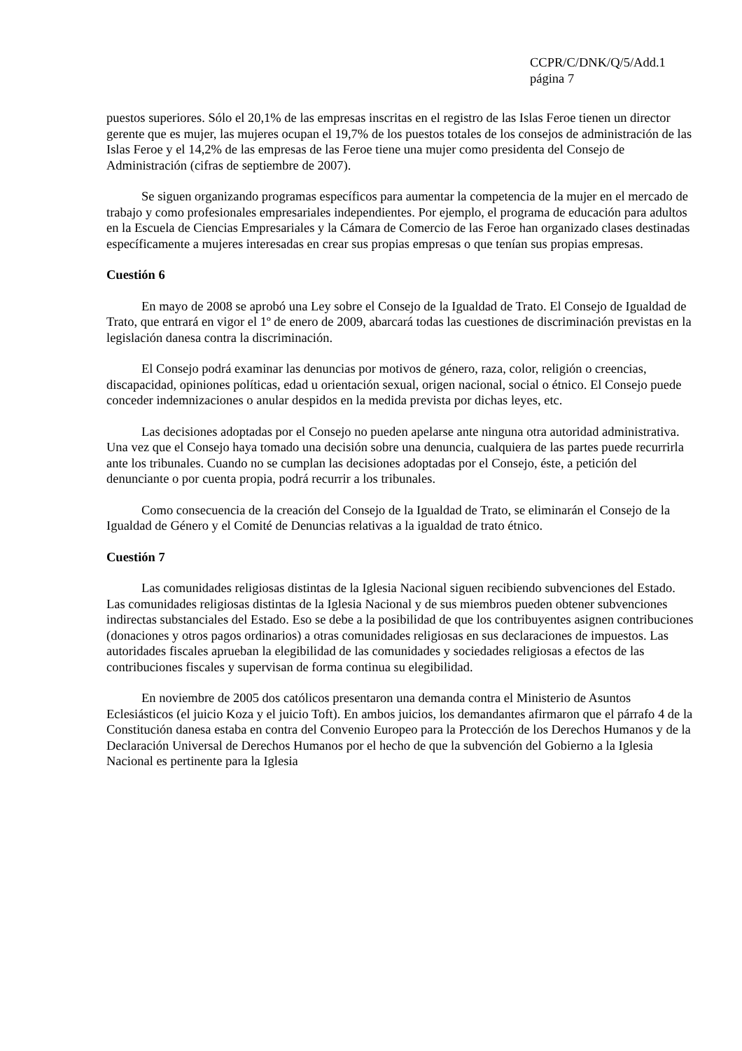CCPR/C/DNK/Q/5/Add.1
página 7
puestos superiores. Sólo el 20,1% de las empresas inscritas en el registro de las Islas Feroe tienen un director gerente que es mujer, las mujeres ocupan el 19,7% de los puestos totales de los consejos de administración de las Islas Feroe y el 14,2% de las empresas de las Feroe tiene una mujer como presidenta del Consejo de Administración (cifras de septiembre de 2007).
Se siguen organizando programas específicos para aumentar la competencia de la mujer en el mercado de trabajo y como profesionales empresariales independientes. Por ejemplo, el programa de educación para adultos en la Escuela de Ciencias Empresariales y la Cámara de Comercio de las Feroe han organizado clases destinadas específicamente a mujeres interesadas en crear sus propias empresas o que tenían sus propias empresas.
Cuestión 6
En mayo de 2008 se aprobó una Ley sobre el Consejo de la Igualdad de Trato. El Consejo de Igualdad de Trato, que entrará en vigor el 1º de enero de 2009, abarcará todas las cuestiones de discriminación previstas en la legislación danesa contra la discriminación.
El Consejo podrá examinar las denuncias por motivos de género, raza, color, religión o creencias, discapacidad, opiniones políticas, edad u orientación sexual, origen nacional, social o étnico. El Consejo puede conceder indemnizaciones o anular despidos en la medida prevista por dichas leyes, etc.
Las decisiones adoptadas por el Consejo no pueden apelarse ante ninguna otra autoridad administrativa. Una vez que el Consejo haya tomado una decisión sobre una denuncia, cualquiera de las partes puede recurrirla ante los tribunales. Cuando no se cumplan las decisiones adoptadas por el Consejo, éste, a petición del denunciante o por cuenta propia, podrá recurrir a los tribunales.
Como consecuencia de la creación del Consejo de la Igualdad de Trato, se eliminarán el Consejo de la Igualdad de Género y el Comité de Denuncias relativas a la igualdad de trato étnico.
Cuestión 7
Las comunidades religiosas distintas de la Iglesia Nacional siguen recibiendo subvenciones del Estado. Las comunidades religiosas distintas de la Iglesia Nacional y de sus miembros pueden obtener subvenciones indirectas substanciales del Estado. Eso se debe a la posibilidad de que los contribuyentes asignen contribuciones (donaciones y otros pagos ordinarios) a otras comunidades religiosas en sus declaraciones de impuestos. Las autoridades fiscales aprueban la elegibilidad de las comunidades y sociedades religiosas a efectos de las contribuciones fiscales y supervisan de forma continua su elegibilidad.
En noviembre de 2005 dos católicos presentaron una demanda contra el Ministerio de Asuntos Eclesiásticos (el juicio Koza y el juicio Toft). En ambos juicios, los demandantes afirmaron que el párrafo 4 de la Constitución danesa estaba en contra del Convenio Europeo para la Protección de los Derechos Humanos y de la Declaración Universal de Derechos Humanos por el hecho de que la subvención del Gobierno a la Iglesia Nacional es pertinente para la Iglesia